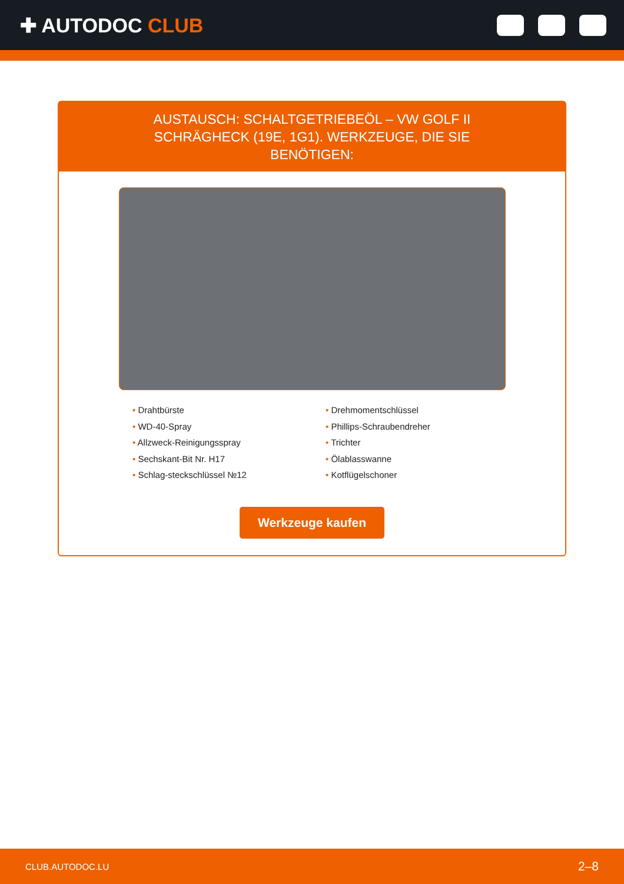✚ AUTODOC CLUB
AUSTAUSCH: SCHALTGETRIEBEÖL – VW GOLF II SCHRÄGHECK (19E, 1G1). WERKZEUGE, DIE SIE BENÖTIGEN:
• Drahtbürste
• WD-40-Spray
• Allzweck-Reinigungsspray
• Sechskant-Bit Nr. H17
• Schlag-steckschlüssel №12
• Drehmomentschlüssel
• Phillips-Schraubendreher
• Trichter
• Ölablasswanne
• Kotflügelschoner
Werkzeuge kaufen
CLUB.AUTODOC.LU 2–8